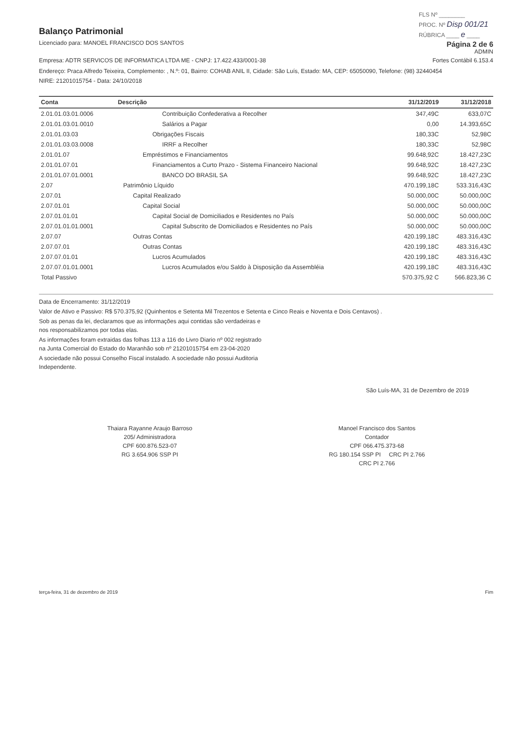Balanço Patrimonial
Licenciado para: MANOEL FRANCISCO DOS SANTOS
FLS Nº ________
PROC. Nº Disp 001/21
RÚBRICA ____ e ____
Página 2 de 6
ADMIN
Empresa: ADTR SERVICOS DE INFORMATICA LTDA ME - CNPJ: 17.422.433/0001-38
Fortes Contábil 6.153.4
Endereço: Praca Alfredo Teixeira, Complemento: , N.º: 01, Bairro: COHAB ANIL II, Cidade: São Luís, Estado: MA, CEP: 65050090, Telefone: (98) 32440454
NIRE: 21201015754 - Data: 24/10/2018
| Conta | Descrição | 31/12/2019 | 31/12/2018 |
| --- | --- | --- | --- |
| 2.01.01.03.01.0006 | Contribuição Confederativa a Recolher | 347,49C | 633,07C |
| 2.01.01.03.01.0010 | Salários a Pagar | 0,00 | 14.393,65C |
| 2.01.01.03.03 | Obrigações Fiscais | 180,33C | 52,98C |
| 2.01.01.03.03.0008 | IRRF a Recolher | 180,33C | 52,98C |
| 2.01.01.07 | Empréstimos e Financiamentos | 99.648,92C | 18.427,23C |
| 2.01.01.07.01 | Financiamentos a Curto Prazo - Sistema Financeiro Nacional | 99.648,92C | 18.427,23C |
| 2.01.01.07.01.0001 | BANCO DO BRASIL SA | 99.648,92C | 18.427,23C |
| 2.07 | Patrimônio Líquido | 470.199,18C | 533.316,43C |
| 2.07.01 | Capital Realizado | 50.000,00C | 50.000,00C |
| 2.07.01.01 | Capital Social | 50.000,00C | 50.000,00C |
| 2.07.01.01.01 | Capital Social de Domiciliados e Residentes no País | 50.000,00C | 50.000,00C |
| 2.07.01.01.01.0001 | Capital Subscrito de Domiciliados e Residentes no País | 50.000,00C | 50.000,00C |
| 2.07.07 | Outras Contas | 420.199,18C | 483.316,43C |
| 2.07.07.01 | Outras Contas | 420.199,18C | 483.316,43C |
| 2.07.07.01.01 | Lucros Acumulados | 420.199,18C | 483.316,43C |
| 2.07.07.01.01.0001 | Lucros Acumulados e/ou Saldo à Disposição da Assembléia | 420.199,18C | 483.316,43C |
| Total Passivo | | 570.375,92 C | 566.823,36 C |
Data de Encerramento: 31/12/2019
Valor de Ativo e Passivo: R$ 570.375,92 (Quinhentos e Setenta Mil Trezentos e Setenta e Cinco Reais e Noventa e Dois Centavos) .
Sob as penas da lei, declaramos que as informações aqui contidas são verdadeiras e
nos responsabilizamos por todas elas.
As informações foram extraidas das folhas 113 a 116 do Livro Diario nº 002 registrado
na Junta Comercial do Estado do Maranhão sob nº 21201015754 em 23-04-2020
A sociedade não possui Conselho Fiscal instalado. A sociedade não possui Auditoria
Independente.
São Luís-MA, 31 de Dezembro de 2019
Thaiara Rayanne Araujo Barroso
205/ Administradora
CPF 600.876.523-07
RG 3.654.906 SSP PI
Manoel Francisco dos Santos
Contador
CPF 066.475.373-68
RG 180.154 SSP PI CRC PI 2.766
CRC PI 2.766
terça-feira, 31 de dezembro de 2019 Fim